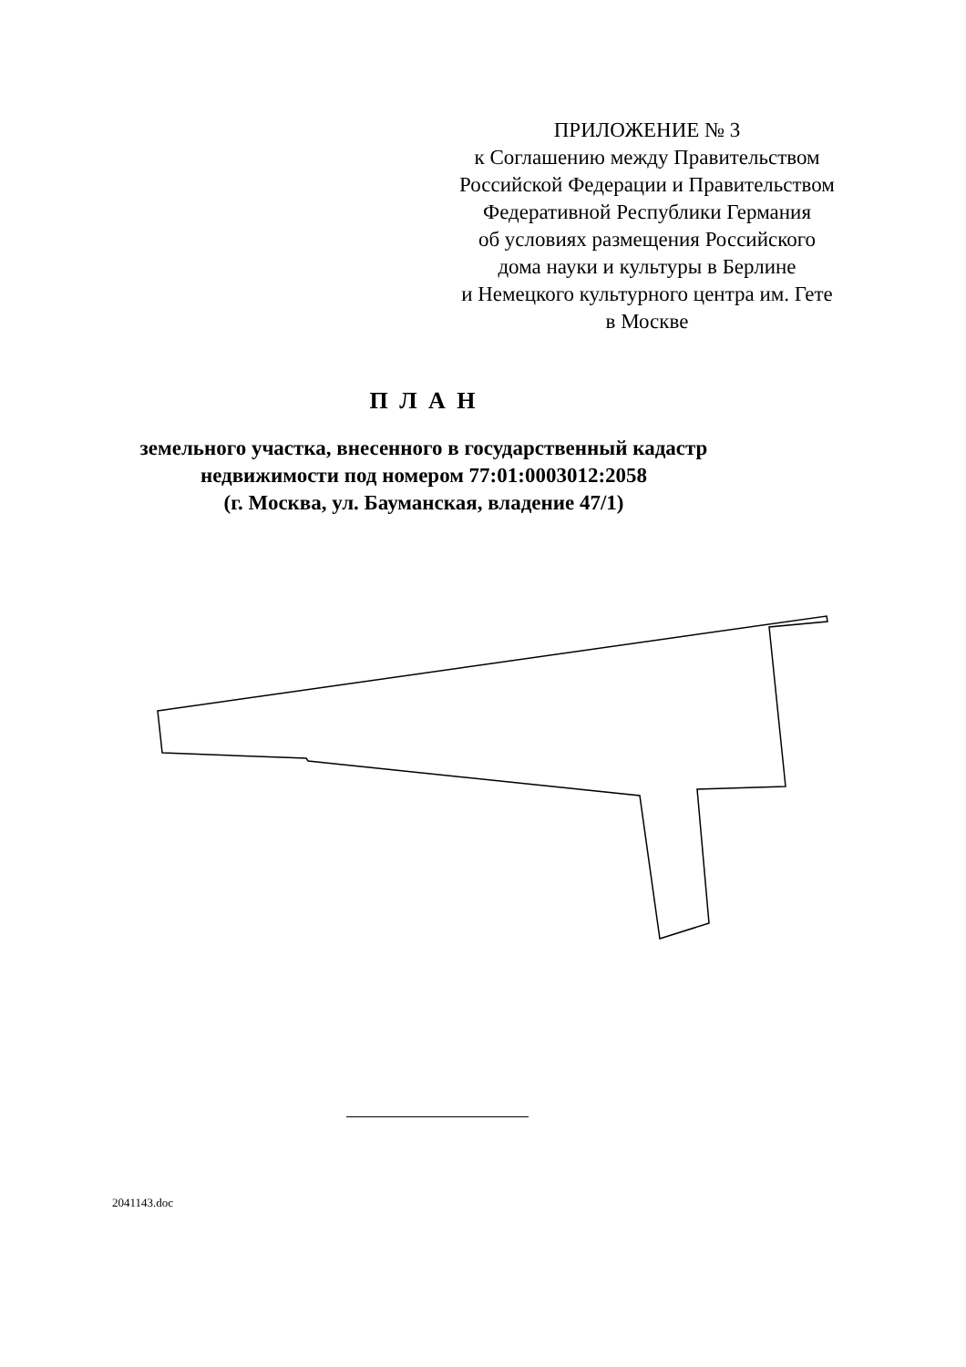ПРИЛОЖЕНИЕ № 3
к Соглашению между Правительством
Российской Федерации и Правительством
Федеративной Республики Германия
об условиях размещения Российского
дома науки и культуры в Берлине
и Немецкого культурного центра им. Гете
в Москве
П Л А Н
земельного участка, внесенного в государственный кадастр
недвижимости под номером 77:01:0003012:2058
(г. Москва, ул. Бауманская, владение 47/1)
2041143.doc